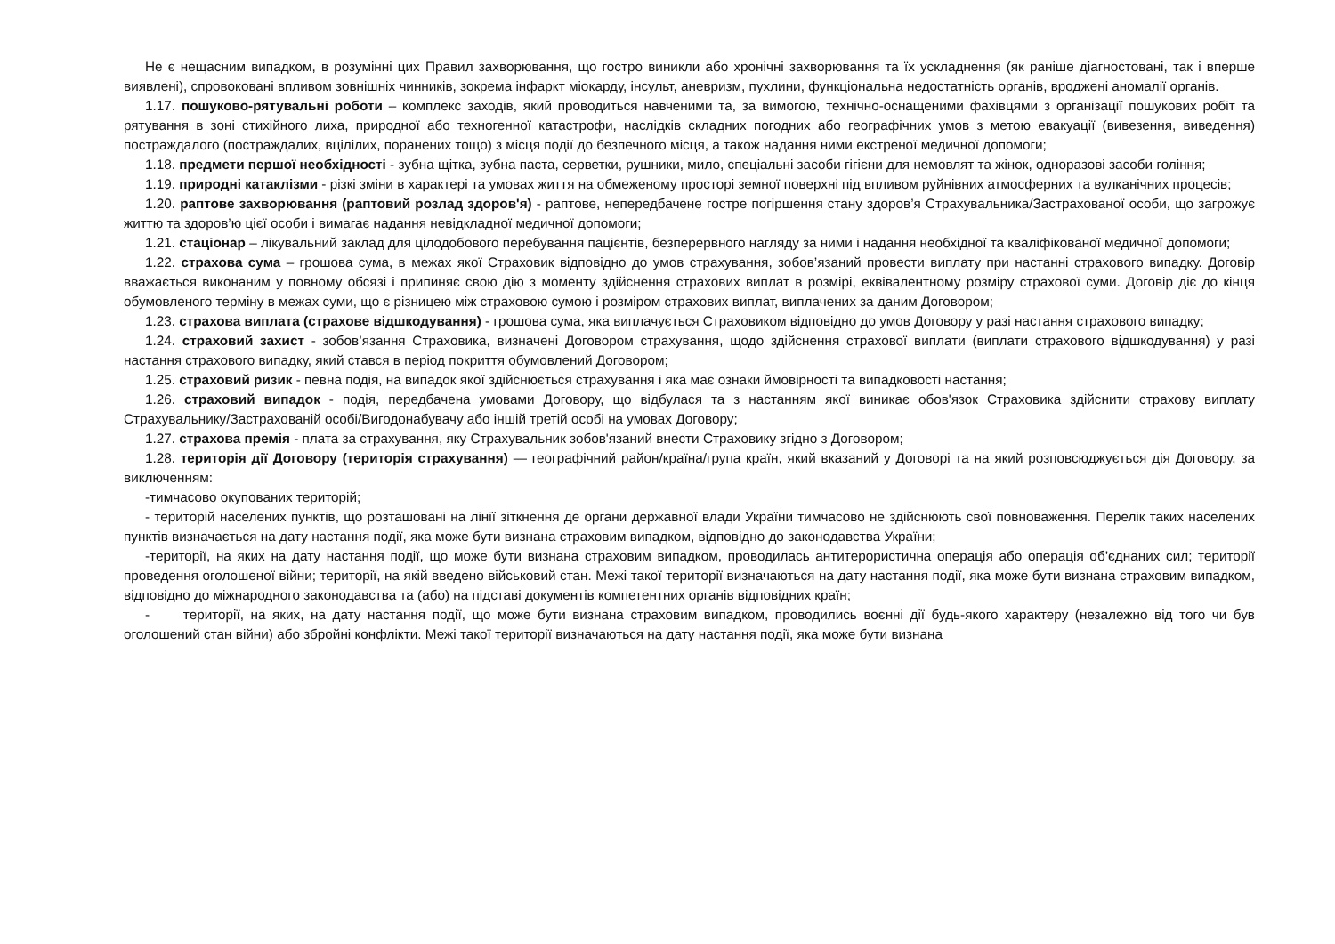Не є нещасним випадком, в розумінні цих Правил захворювання, що гостро виникли або хронічні захворювання та їх ускладнення (як раніше діагностовані, так і вперше виявлені), спровоковані впливом зовнішніх чинників, зокрема інфаркт міокарду, інсульт, аневризм, пухлини, функціональна недостатність органів, вроджені аномалії органів.
1.17. пошуково-рятувальні роботи – комплекс заходів, який проводиться навченими та, за вимогою, технічно-оснащеними фахівцями з організації пошукових робіт та рятування в зоні стихійного лиха, природної або техногенної катастрофи, наслідків складних погодних або географічних умов з метою евакуації (вивезення, виведення) постраждалого (постраждалих, вцілілих, поранених тощо) з місця події до безпечного місця, а також надання ними екстреної медичної допомоги;
1.18. предмети першої необхідності - зубна щітка, зубна паста, серветки, рушники, мило, спеціальні засоби гігієни для немовлят та жінок, одноразові засоби гоління;
1.19. природні катаклізми - різкі зміни в характері та умовах життя на обмеженому просторі земної поверхні під впливом руйнівних атмосферних та вулканічних процесів;
1.20. раптове захворювання (раптовий розлад здоров'я) - раптове, непередбачене гостре погіршення стану здоров’я Страхувальника/Застрахованої особи, що загрожує життю та здоров’ю цієї особи і вимагає надання невідкладної медичної допомоги;
1.21. стаціонар – лікувальний заклад для цілодобового перебування пацієнтів, безперервного нагляду за ними і надання необхідної та кваліфікованої медичної допомоги;
1.22. страхова сума – грошова сума, в межах якої Страховик відповідно до умов страхування, зобов’язаний провести виплату при настанні страхового випадку. Договір вважається виконаним у повному обсязі і припиняє свою дію з моменту здійснення страхових виплат в розмірі, еквівалентному розміру страхової суми. Договір діє до кінця обумовленого терміну в межах суми, що є різницею між страховою сумою і розміром страхових виплат, виплачених за даним Договором;
1.23. страхова виплата (страхове відшкодування) - грошова сума, яка виплачується Страховиком відповідно до умов Договору у разі настання страхового випадку;
1.24. страховий захист - зобов’язання Страховика, визначені Договором страхування, щодо здійснення страхової виплати (виплати страхового відшкодування) у разі настання страхового випадку, який стався в період покриття обумовлений Договором;
1.25. страховий ризик - певна подія, на випадок якої здійснюється страхування і яка має ознаки ймовірності та випадковості настання;
1.26. страховий випадок - подія, передбачена умовами Договору, що відбулася та з настанням якої виникає обов'язок Страховика здійснити страхову виплату Страхувальнику/Застрахованій особі/Вигодонабувачу або іншій третій особі на умовах Договору;
1.27. страхова премія - плата за страхування, яку Страхувальник зобов'язаний внести Страховику згідно з Договором;
1.28. територія дії Договору (територія страхування) — географічний район/країна/група країн, який вказаний у Договорі та на який розповсюджується дія Договору, за виключенням:
-тимчасово окупованих територій;
- територій населених пунктів, що розташовані на лінії зіткнення де органи державної влади України тимчасово не здійснюють свої повноваження. Перелік таких населених пунктів визначається на дату настання події, яка може бути визнана страховим випадком, відповідно до законодавства України;
-території, на яких на дату настання події, що може бути визнана страховим випадком, проводилась антитерористична операція або операція об’єднаних сил; території проведення оголошеної війни; території, на якій введено військовий стан. Межі такої території визначаються на дату настання події, яка може бути визнана страховим випадком, відповідно до міжнародного законодавства та (або) на підставі документів компетентних органів відповідних країн;
- території, на яких, на дату настання події, що може бути визнана страховим випадком, проводились воєнні дії будь-якого характеру (незалежно від того чи був оголошений стан війни) або збройні конфлікти. Межі такої території визначаються на дату настання події, яка може бути визнана